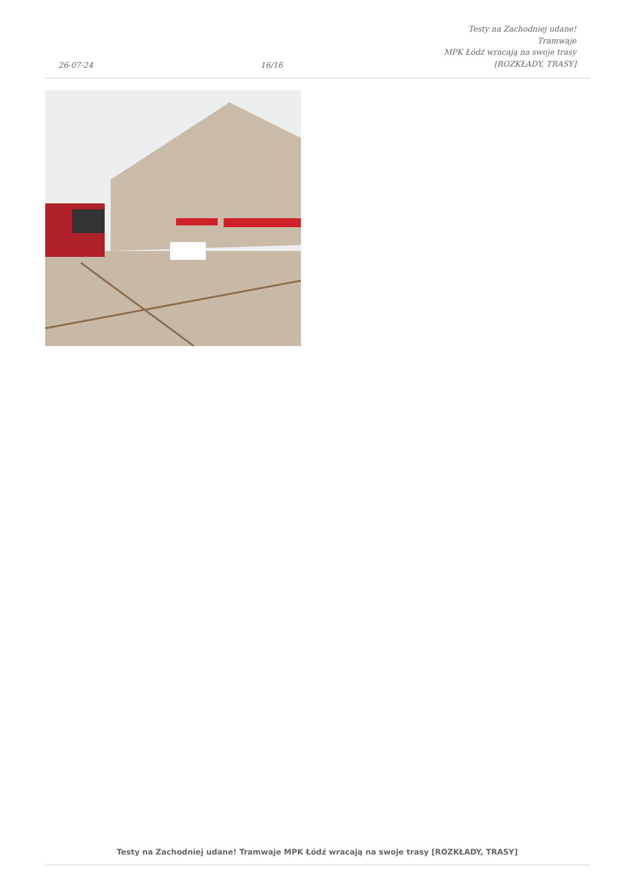26-07-24
16/16
Testy na Zachodniej udane! Tramwaje
MPK Łódź wracają na swoje trasy
[ROZKŁADY, TRASY]
Testy na Zachodniej udane! Tramwaje MPK Łódź wracają na swoje trasy [ROZKŁADY, TRASY]